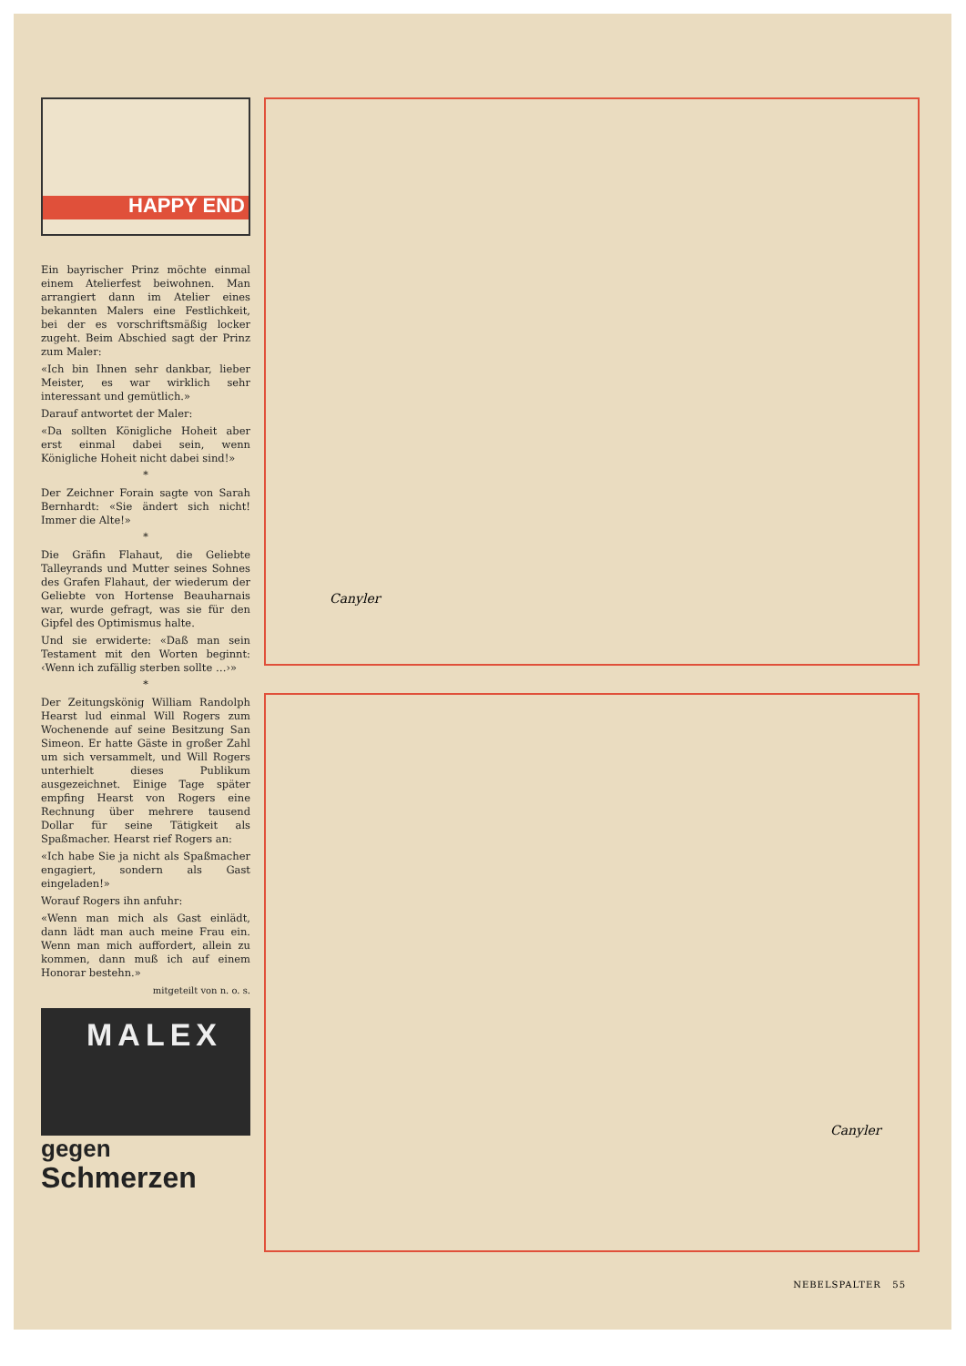HAPPY END
Ein bayrischer Prinz möchte einmal einem Atelierfest beiwohnen. Man arrangiert dann im Atelier eines bekannten Malers eine Festlichkeit, bei der es vorschriftsmäßig locker zugeht. Beim Abschied sagt der Prinz zum Maler:
«Ich bin Ihnen sehr dankbar, lieber Meister, es war wirklich sehr interessant und gemütlich.»
Darauf antwortet der Maler:
«Da sollten Königliche Hoheit aber erst einmal dabei sein, wenn Königliche Hoheit nicht dabei sind!»
*
Der Zeichner Forain sagte von Sarah Bernhardt: «Sie ändert sich nicht! Immer die Alte!»
*
Die Gräfin Flahaut, die Geliebte Talleyrands und Mutter seines Sohnes des Grafen Flahaut, der wiederum der Geliebte von Hortense Beauharnais war, wurde gefragt, was sie für den Gipfel des Optimismus halte.
Und sie erwiderte: «Daß man sein Testament mit den Worten beginnt: ‹Wenn ich zufällig sterben sollte …›»
*
Der Zeitungskönig William Randolph Hearst lud einmal Will Rogers zum Wochenende auf seine Besitzung San Simeon. Er hatte Gäste in großer Zahl um sich versammelt, und Will Rogers unterhielt dieses Publikum ausgezeichnet. Einige Tage später empfing Hearst von Rogers eine Rechnung über mehrere tausend Dollar für seine Tätigkeit als Spaßmacher. Hearst rief Rogers an:
«Ich habe Sie ja nicht als Spaßmacher engagiert, sondern als Gast eingeladen!»
Worauf Rogers ihn anfuhr:
«Wenn man mich als Gast einlädt, dann lädt man auch meine Frau ein. Wenn man mich auffordert, allein zu kommen, dann muß ich auf einem Honorar bestehn.»
mitgeteilt von n. o. s.
MALEX
gegen
Schmerzen
Canyler
Canyler
NEBELSPALTER 55